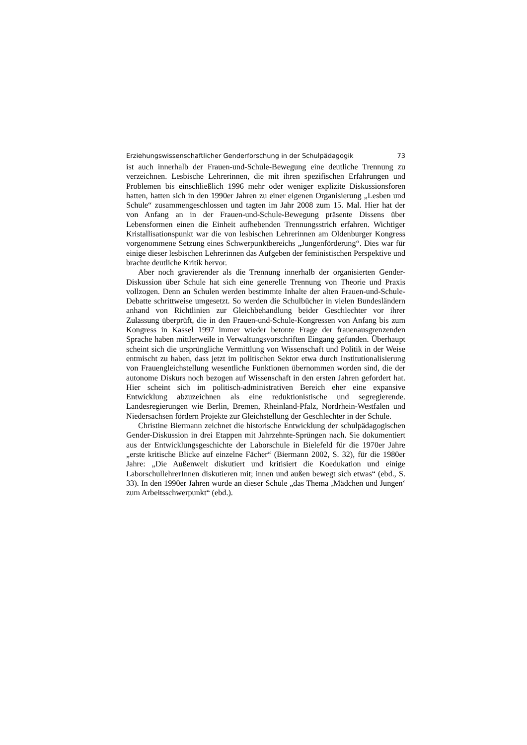Erziehungswissenschaftlicher Genderforschung in der Schulpädagogik 73
ist auch innerhalb der Frauen-und-Schule-Bewegung eine deutliche Trennung zu verzeichnen. Lesbische Lehrerinnen, die mit ihren spezifischen Erfahrungen und Problemen bis einschließlich 1996 mehr oder weniger explizite Diskussionsforen hatten, hatten sich in den 1990er Jahren zu einer eigenen Organisierung „Lesben und Schule“ zusammengeschlossen und tagten im Jahr 2008 zum 15. Mal. Hier hat der von Anfang an in der Frauen-und-Schule-Bewegung präsente Dissens über Lebensformen einen die Einheit aufhebenden Trennungsstrich erfahren. Wichtiger Kristallisationspunkt war die von lesbischen Lehrerinnen am Oldenburger Kongress vorgenommene Setzung eines Schwerpunktbereichs „Jungenförderung“. Dies war für einige dieser lesbischen Lehrerinnen das Aufgeben der feministischen Perspektive und brachte deutliche Kritik hervor.
Aber noch gravierender als die Trennung innerhalb der organisierten Gender-Diskussion über Schule hat sich eine generelle Trennung von Theorie und Praxis vollzogen. Denn an Schulen werden bestimmte Inhalte der alten Frauen-und-Schule-Debatte schrittweise umgesetzt. So werden die Schulbücher in vielen Bundesländern anhand von Richtlinien zur Gleichbehandlung beider Geschlechter vor ihrer Zulassung überprüft, die in den Frauen-und-Schule-Kongressen von Anfang bis zum Kongress in Kassel 1997 immer wieder betonte Frage der frauenausgrenzenden Sprache haben mittlerweile in Verwaltungsvorschriften Eingang gefunden. Überhaupt scheint sich die ursprüngliche Vermittlung von Wissenschaft und Politik in der Weise entmischt zu haben, dass jetzt im politischen Sektor etwa durch Institutionalisierung von Frauengleichstellung wesentliche Funktionen übernommen worden sind, die der autonome Diskurs noch bezogen auf Wissenschaft in den ersten Jahren gefordert hat. Hier scheint sich im politisch-administrativen Bereich eher eine expansive Entwicklung abzuzeichnen als eine reduktionistische und segregierende. Landesregierungen wie Berlin, Bremen, Rheinland-Pfalz, Nordrhein-Westfalen und Niedersachsen fördern Projekte zur Gleichstellung der Geschlechter in der Schule.
Christine Biermann zeichnet die historische Entwicklung der schulpädagogischen Gender-Diskussion in drei Etappen mit Jahrzehnte-Sprüngen nach. Sie dokumentiert aus der Entwicklungsgeschichte der Laborschule in Bielefeld für die 1970er Jahre „erste kritische Blicke auf einzelne Fächer“ (Biermann 2002, S. 32), für die 1980er Jahre: „Die Außenwelt diskutiert und kritisiert die Koedukation und einige LaborschullehrerInnen diskutieren mit; innen und außen bewegt sich etwas“ (ebd., S. 33). In den 1990er Jahren wurde an dieser Schule „das Thema ‚Mädchen und Jungen‘ zum Arbeitsschwerpunkt“ (ebd.).